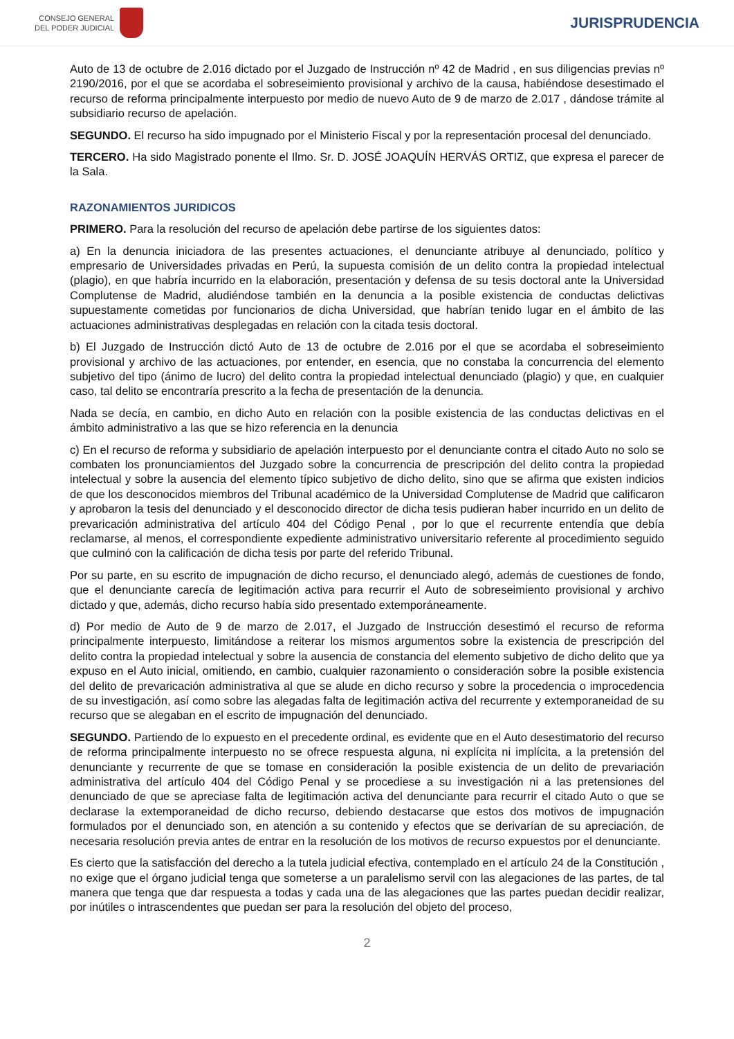CONSEJO GENERAL
DEL PODER JUDICIAL
JURISPRUDENCIA
Auto de 13 de octubre de 2.016 dictado por el Juzgado de Instrucción nº 42 de Madrid , en sus diligencias previas nº 2190/2016, por el que se acordaba el sobreseimiento provisional y archivo de la causa, habiéndose desestimado el recurso de reforma principalmente interpuesto por medio de nuevo Auto de 9 de marzo de 2.017 , dándose trámite al subsidiario recurso de apelación.
SEGUNDO. El recurso ha sido impugnado por el Ministerio Fiscal y por la representación procesal del denunciado.
TERCERO. Ha sido Magistrado ponente el Ilmo. Sr. D. JOSÉ JOAQUÍN HERVÁS ORTIZ, que expresa el parecer de la Sala.
RAZONAMIENTOS JURIDICOS
PRIMERO. Para la resolución del recurso de apelación debe partirse de los siguientes datos:
a) En la denuncia iniciadora de las presentes actuaciones, el denunciante atribuye al denunciado, político y empresario de Universidades privadas en Perú, la supuesta comisión de un delito contra la propiedad intelectual (plagio), en que habría incurrido en la elaboración, presentación y defensa de su tesis doctoral ante la Universidad Complutense de Madrid, aludiéndose también en la denuncia a la posible existencia de conductas delictivas supuestamente cometidas por funcionarios de dicha Universidad, que habrían tenido lugar en el ámbito de las actuaciones administrativas desplegadas en relación con la citada tesis doctoral.
b) El Juzgado de Instrucción dictó Auto de 13 de octubre de 2.016 por el que se acordaba el sobreseimiento provisional y archivo de las actuaciones, por entender, en esencia, que no constaba la concurrencia del elemento subjetivo del tipo (ánimo de lucro) del delito contra la propiedad intelectual denunciado (plagio) y que, en cualquier caso, tal delito se encontraría prescrito a la fecha de presentación de la denuncia.
Nada se decía, en cambio, en dicho Auto en relación con la posible existencia de las conductas delictivas en el ámbito administrativo a las que se hizo referencia en la denuncia
c) En el recurso de reforma y subsidiario de apelación interpuesto por el denunciante contra el citado Auto no solo se combaten los pronunciamientos del Juzgado sobre la concurrencia de prescripción del delito contra la propiedad intelectual y sobre la ausencia del elemento típico subjetivo de dicho delito, sino que se afirma que existen indicios de que los desconocidos miembros del Tribunal académico de la Universidad Complutense de Madrid que calificaron y aprobaron la tesis del denunciado y el desconocido director de dicha tesis pudieran haber incurrido en un delito de prevaricación administrativa del artículo 404 del Código Penal , por lo que el recurrente entendía que debía reclamarse, al menos, el correspondiente expediente administrativo universitario referente al procedimiento seguido que culminó con la calificación de dicha tesis por parte del referido Tribunal.
Por su parte, en su escrito de impugnación de dicho recurso, el denunciado alegó, además de cuestiones de fondo, que el denunciante carecía de legitimación activa para recurrir el Auto de sobreseimiento provisional y archivo dictado y que, además, dicho recurso había sido presentado extemporáneamente.
d) Por medio de Auto de 9 de marzo de 2.017, el Juzgado de Instrucción desestimó el recurso de reforma principalmente interpuesto, limitándose a reiterar los mismos argumentos sobre la existencia de prescripción del delito contra la propiedad intelectual y sobre la ausencia de constancia del elemento subjetivo de dicho delito que ya expuso en el Auto inicial, omitiendo, en cambio, cualquier razonamiento o consideración sobre la posible existencia del delito de prevaricación administrativa al que se alude en dicho recurso y sobre la procedencia o improcedencia de su investigación, así como sobre las alegadas falta de legitimación activa del recurrente y extemporaneidad de su recurso que se alegaban en el escrito de impugnación del denunciado.
SEGUNDO. Partiendo de lo expuesto en el precedente ordinal, es evidente que en el Auto desestimatorio del recurso de reforma principalmente interpuesto no se ofrece respuesta alguna, ni explícita ni implícita, a la pretensión del denunciante y recurrente de que se tomase en consideración la posible existencia de un delito de prevariación administrativa del artículo 404 del Código Penal y se procediese a su investigación ni a las pretensiones del denunciado de que se apreciase falta de legitimación activa del denunciante para recurrir el citado Auto o que se declarase la extemporaneidad de dicho recurso, debiendo destacarse que estos dos motivos de impugnación formulados por el denunciado son, en atención a su contenido y efectos que se derivarían de su apreciación, de necesaria resolución previa antes de entrar en la resolución de los motivos de recurso expuestos por el denunciante.
Es cierto que la satisfacción del derecho a la tutela judicial efectiva, contemplado en el artículo 24 de la Constitución , no exige que el órgano judicial tenga que someterse a un paralelismo servil con las alegaciones de las partes, de tal manera que tenga que dar respuesta a todas y cada una de las alegaciones que las partes puedan decidir realizar, por inútiles o intrascendentes que puedan ser para la resolución del objeto del proceso,
2